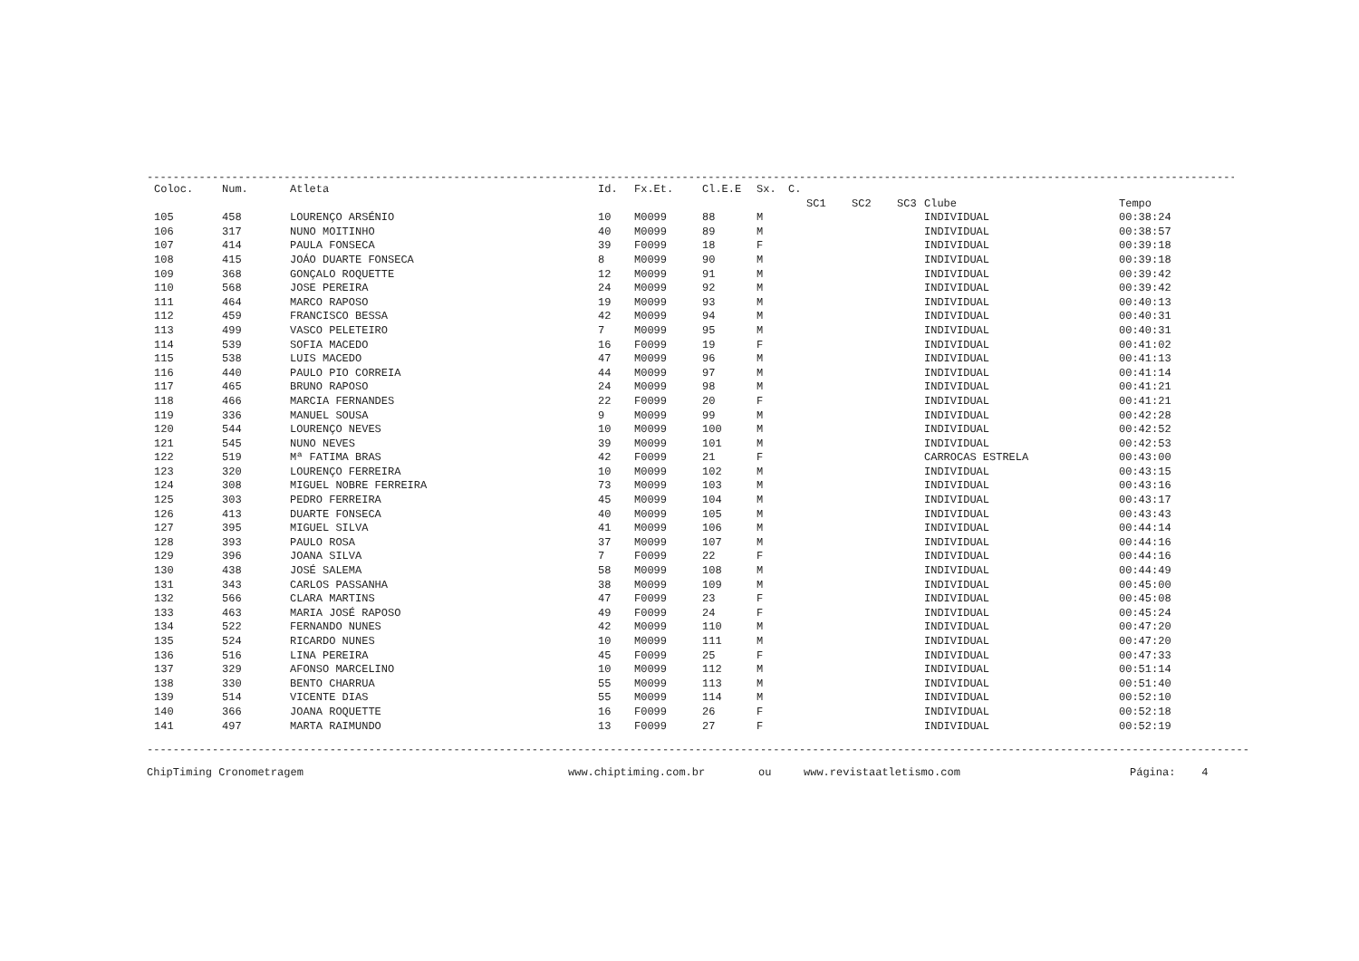------------------------------------------------------------------------------------------------------------------------------------------------------------------------------------------------
| Coloc. | Num. | Atleta | Id. | Fx.Et. | Cl.E.E | Sx. | C. | | | | | |
| --- | --- | --- | --- | --- | --- | --- | --- | --- | --- | --- | --- | --- |
| | | | | | | | | SC1 | SC2 | SC3 | Clube | Tempo |
| 105 | 458 | LOURENÇO ARSÉNIO | 10 | M0099 | 88 | M | | | | | INDIVIDUAL | 00:38:24 |
| 106 | 317 | NUNO MOITINHO | 40 | M0099 | 89 | M | | | | | INDIVIDUAL | 00:38:57 |
| 107 | 414 | PAULA FONSECA | 39 | F0099 | 18 | F | | | | | INDIVIDUAL | 00:39:18 |
| 108 | 415 | JOÁO DUARTE FONSECA | 8 | M0099 | 90 | M | | | | | INDIVIDUAL | 00:39:18 |
| 109 | 368 | GONÇALO ROQUETTE | 12 | M0099 | 91 | M | | | | | INDIVIDUAL | 00:39:42 |
| 110 | 568 | JOSE PEREIRA | 24 | M0099 | 92 | M | | | | | INDIVIDUAL | 00:39:42 |
| 111 | 464 | MARCO RAPOSO | 19 | M0099 | 93 | M | | | | | INDIVIDUAL | 00:40:13 |
| 112 | 459 | FRANCISCO BESSA | 42 | M0099 | 94 | M | | | | | INDIVIDUAL | 00:40:31 |
| 113 | 499 | VASCO PELETEIRO | 7 | M0099 | 95 | M | | | | | INDIVIDUAL | 00:40:31 |
| 114 | 539 | SOFIA MACEDO | 16 | F0099 | 19 | F | | | | | INDIVIDUAL | 00:41:02 |
| 115 | 538 | LUIS MACEDO | 47 | M0099 | 96 | M | | | | | INDIVIDUAL | 00:41:13 |
| 116 | 440 | PAULO PIO CORREIA | 44 | M0099 | 97 | M | | | | | INDIVIDUAL | 00:41:14 |
| 117 | 465 | BRUNO RAPOSO | 24 | M0099 | 98 | M | | | | | INDIVIDUAL | 00:41:21 |
| 118 | 466 | MARCIA FERNANDES | 22 | F0099 | 20 | F | | | | | INDIVIDUAL | 00:41:21 |
| 119 | 336 | MANUEL SOUSA | 9 | M0099 | 99 | M | | | | | INDIVIDUAL | 00:42:28 |
| 120 | 544 | LOURENÇO NEVES | 10 | M0099 | 100 | M | | | | | INDIVIDUAL | 00:42:52 |
| 121 | 545 | NUNO NEVES | 39 | M0099 | 101 | M | | | | | INDIVIDUAL | 00:42:53 |
| 122 | 519 | Mª FATIMA BRAS | 42 | F0099 | 21 | F | | | | | CARROCAS ESTRELA | 00:43:00 |
| 123 | 320 | LOURENÇO FERREIRA | 10 | M0099 | 102 | M | | | | | INDIVIDUAL | 00:43:15 |
| 124 | 308 | MIGUEL NOBRE FERREIRA | 73 | M0099 | 103 | M | | | | | INDIVIDUAL | 00:43:16 |
| 125 | 303 | PEDRO FERREIRA | 45 | M0099 | 104 | M | | | | | INDIVIDUAL | 00:43:17 |
| 126 | 413 | DUARTE FONSECA | 40 | M0099 | 105 | M | | | | | INDIVIDUAL | 00:43:43 |
| 127 | 395 | MIGUEL SILVA | 41 | M0099 | 106 | M | | | | | INDIVIDUAL | 00:44:14 |
| 128 | 393 | PAULO ROSA | 37 | M0099 | 107 | M | | | | | INDIVIDUAL | 00:44:16 |
| 129 | 396 | JOANA SILVA | 7 | F0099 | 22 | F | | | | | INDIVIDUAL | 00:44:16 |
| 130 | 438 | JOSÉ SALEMA | 58 | M0099 | 108 | M | | | | | INDIVIDUAL | 00:44:49 |
| 131 | 343 | CARLOS PASSANHA | 38 | M0099 | 109 | M | | | | | INDIVIDUAL | 00:45:00 |
| 132 | 566 | CLARA MARTINS | 47 | F0099 | 23 | F | | | | | INDIVIDUAL | 00:45:08 |
| 133 | 463 | MARIA JOSÉ RAPOSO | 49 | F0099 | 24 | F | | | | | INDIVIDUAL | 00:45:24 |
| 134 | 522 | FERNANDO NUNES | 42 | M0099 | 110 | M | | | | | INDIVIDUAL | 00:47:20 |
| 135 | 524 | RICARDO NUNES | 10 | M0099 | 111 | M | | | | | INDIVIDUAL | 00:47:20 |
| 136 | 516 | LINA PEREIRA | 45 | F0099 | 25 | F | | | | | INDIVIDUAL | 00:47:33 |
| 137 | 329 | AFONSO MARCELINO | 10 | M0099 | 112 | M | | | | | INDIVIDUAL | 00:51:14 |
| 138 | 330 | BENTO CHARRUA | 55 | M0099 | 113 | M | | | | | INDIVIDUAL | 00:51:40 |
| 139 | 514 | VICENTE DIAS | 55 | M0099 | 114 | M | | | | | INDIVIDUAL | 00:52:10 |
| 140 | 366 | JOANA ROQUETTE | 16 | F0099 | 26 | F | | | | | INDIVIDUAL | 00:52:18 |
| 141 | 497 | MARTA RAIMUNDO | 13 | F0099 | 27 | F | | | | | INDIVIDUAL | 00:52:19 |
--------------------------------------------------------------------------------------------------------------------------------------------------------------------------------------------------------
ChipTiming Cronometragem www.chiptiming.com.br ou www.revistaatletismo.com Página: 4